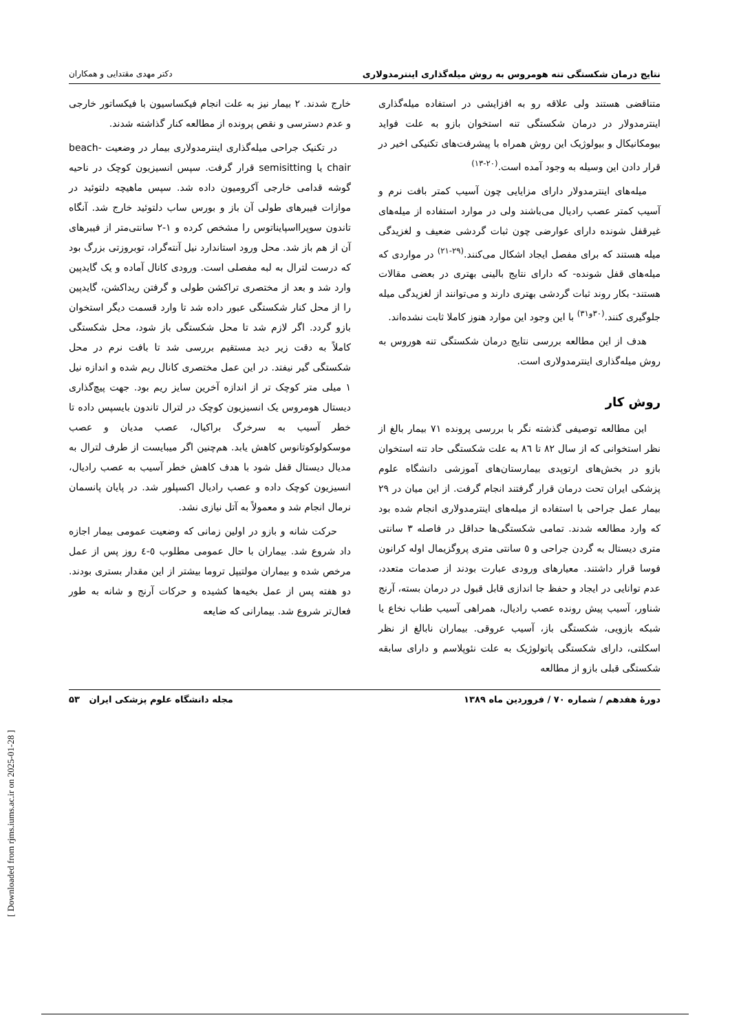نتایج درمان شکستگی تنه هومروس به روش میله‌گذاری اینترمدولاری دکتر مهدی مقتدایی و همکاران
متناقضی هستند ولی علاقه رو به افزایشی در استفاده میله‌گذاری اینترمدولار در درمان شکستگی تنه استخوان بازو به علت فواید بیومکانیکال و بیولوژیک این روش همراه با پیشرفت‌های تکنیکی اخیر در قرار دادن این وسیله به وجود آمده است.<sup>(۲۰-۱۳)</sup>
میله‌های اینترمدولار دارای مزایایی چون آسیب کمتر بافت نرم و آسیب کمتر عصب رادیال می‌باشند ولی در موارد استفاده از میله‌های غیرقفل شونده دارای عوارضی چون ثبات گردشی ضعیف و لغزیدگی میله هستند که برای مفصل ایجاد اشکال می‌کنند.<sup>(۲۹-۲۱)</sup> در مواردی که میله‌های قفل شونده- که دارای نتایج بالینی بهتری در بعضی مقالات هستند- بکار روند ثبات گردشی بهتری دارند و می‌توانند از لغزیدگی میله جلوگیری کنند.<sup>(۳۰و۳۱)</sup> با این وجود این موارد هنوز کاملا ثابت نشده‌اند.
هدف از این مطالعه بررسی نتایج درمان شکستگی تنه هوروس به روش میله‌گذاری اینترمدولاری است.
روش کار
این مطالعه توصیفی گذشته نگر با بررسی پرونده ۷۱ بیمار بالغ از نظر استخوانی که از سال ۸۲ تا ۸٦ به علت شکستگی حاد تنه استخوان بازو در بخش‌های ارتوپدی بیمارستان‌های آموزشی دانشگاه علوم پزشکی ایران تحت درمان قرار گرفتند انجام گرفت. از این میان در ۲۹ بیمار عمل جراحی با استفاده از میله‌های اینترمدولاری انجام شده بود که وارد مطالعه شدند. تمامی شکستگی‌ها حداقل در فاصله ۳ سانتی متری دیستال به گردن جراحی و ٥ سانتی متری پروگزیمال اوله کرانون فوسا قرار داشتند. معیارهای ورودی عبارت بودند از صدمات متعدد، عدم توانایی در ایجاد و حفظ جا اندازی قابل قبول در درمان بسته، آرنج شناور، آسیب پیش رونده عصب رادیال، همراهی آسیب طناب نخاع یا شبکه بازویی، شکستگی باز، آسیب عروقی. بیماران نابالغ از نظر اسکلتی، دارای شکستگی پاتولوژیک به علت نئوپلاسم و دارای سابقه شکستگی قبلی بازو از مطالعه
خارج شدند. ۲ بیمار نیز به علت انجام فیکساسیون با فیکساتور خارجی و عدم دسترسی و نقص پرونده از مطالعه کنار گذاشته شدند.
در تکنیک جراحی میله‌گذاری اینترمدولاری بیمار در وضعیت beach-chair یا semisitting قرار گرفت. سپس انسیزیون کوچک در ناحیه گوشه قدامی خارجی آکرومیون داده شد. سپس ماهیچه دلتوئید در موازات فیبرهای طولی آن باز و بورس ساب دلتوئید خارج شد. آنگاه تاندون سوپرااسپایناتوس را مشخص کرده و ۱-۲ سانتی‌متر از فیبرهای آن از هم باز شد. محل ورود استاندارد نیل آنته‌گراد، توبروزتی بزرگ بود که درست لترال به لبه مفصلی است. ورودی کانال آماده و یک گایدپین وارد شد و بعد از مختصری تراکشن طولی و گرفتن ریداکشن، گایدپین را از محل کنار شکستگی عبور داده شد تا وارد قسمت دیگر استخوان بازو گردد. اگر لازم شد تا محل شکستگی باز شود، محل شکستگی کاملاً به دقت زیر دید مستقیم بررسی شد تا بافت نرم در محل شکستگی گیر نیفتد. در این عمل مختصری کانال ریم شده و اندازه نیل ۱ میلی متر کوچک تر از اندازه آخرین سایز ریم بود. جهت پیچ‌گذاری دیستال هومروس یک انسیزیون کوچک در لترال تاندون بایسپس داده تا خطر آسیب به سرخرگ براکیال، عصب مدیان و عصب موسکولوکوتانوس کاهش یابد. هم‌چنین اگر میبایست از طرف لترال به مدیال دیستال قفل شود با هدف کاهش خطر آسیب به عصب رادیال، انسیزیون کوچک داده و عصب رادیال اکسپلور شد. در پایان پانسمان نرمال انجام شد و معمولاً به آتل نیازی نشد.
حرکت شانه و بازو در اولین زمانی که وضعیت عمومی بیمار اجازه داد شروع شد. بیماران با حال عمومی مطلوب ٥-٤ روز پس از عمل مرخص شده و بیماران مولتیپل تروما بیشتر از این مقدار بستری بودند. دو هفته پس از عمل بخیه‌ها کشیده و حرکات آرنج و شانه به طور فعال‌تر شروع شد. بیمارانی که ضایعه
دورهٔ هفدهم / شماره ۷۰ / فروردین ماه ۱۳۸۹ مجله دانشگاه علوم پزشکی ایران ۵۳
[ Downloaded from rjms.iums.ac.ir on 2025-01-28 ]